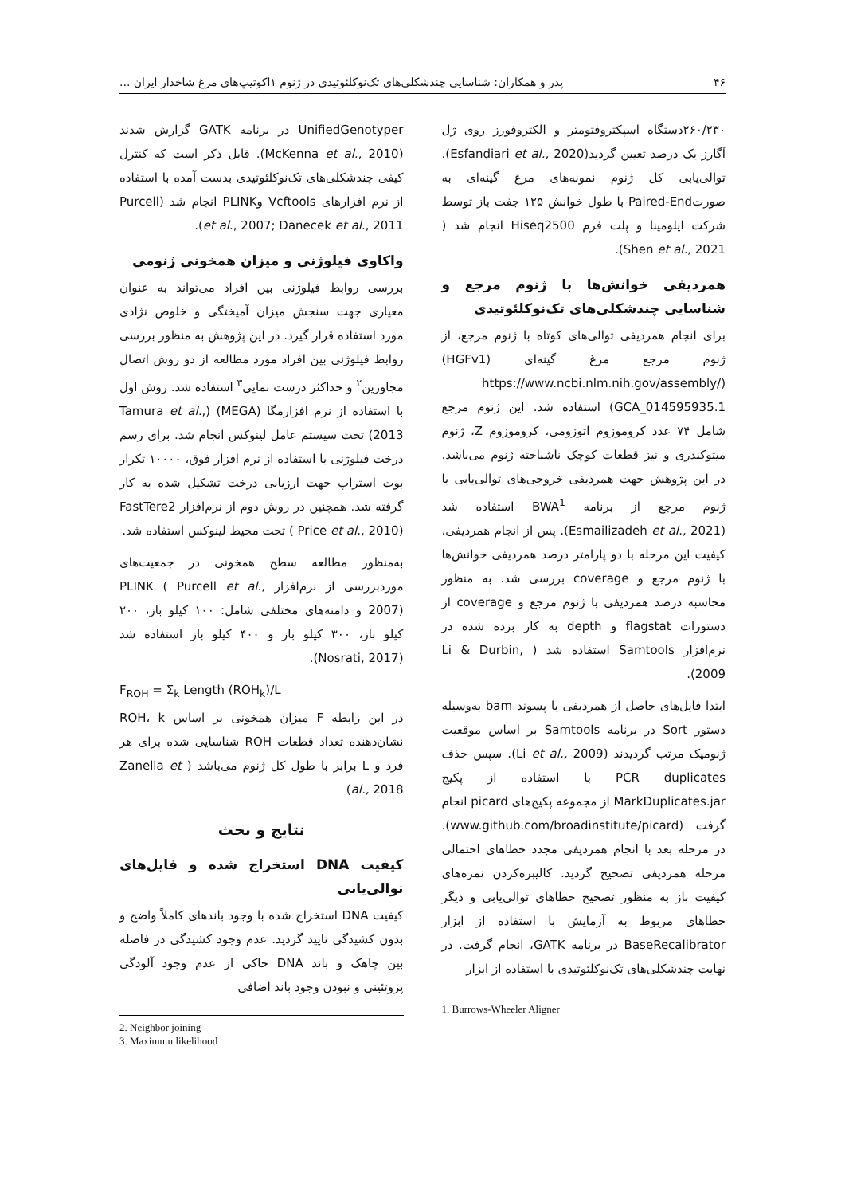۴۶ پدر و همکاران: شناسایی چندشکلی‌های تک‌نوکلئوتیدی در ژنوم ۱اکوتیپ‌های مرغ شاخدار ایران ...
۲۶۰/۲۳۰دستگاه اسپکتروفتومتر و الکتروفورز روی ژل آگارز یک درصد تعیین گردید(Esfandiari et al., 2020). توالی‌یابی کل ژنوم نمونه‌های مرغ گینه‌ای به صورتPaired-End با طول خوانش ۱۲۵ جفت باز توسط شرکت ایلومینا و پلت فرم Hiseq2500 انجام شد ( Shen et al., 2021).
همردیفی خوانش‌ها با ژنوم مرجع و شناسایی چندشکلی‌های تک‌نوکلئوتیدی
برای انجام همردیفی توالی‌های کوتاه با ژنوم مرجع، از ژنوم مرجع مرغ گینه‌ای (HGFv1) (https://www.ncbi.nlm.nih.gov/assembly/ GCA_014595935.1) استفاده شد. این ژنوم مرجع شامل ۷۴ عدد کروموزوم اتوزومی، کروموزوم Z، ژنوم میتوکندری و نیز قطعات کوچک ناشناخته ژنوم می‌باشد. در این پژوهش جهت همردیفی خروجی‌های توالی‌یابی با ژنوم مرجع از برنامه BWA<sup>1</sup> استفاده شد (Esmailizadeh et al., 2021). پس از انجام همردیفی، کیفیت این مرحله با دو پارامتر درصد همردیفی خوانش‌ها با ژنوم مرجع و coverage بررسی شد. به منظور محاسبه درصد همردیفی با ژنوم مرجع و coverage از دستورات flagstat و depth به کار برده شده در نرم‌افزار Samtools استفاده شد ( Li & Durbin, 2009).
ابتدا فایل‌های حاصل از همردیفی با پسوند bam به‌وسیله دستور Sort در برنامه Samtools بر اساس موقعیت ژنومیک مرتب گردیدند (Li et al., 2009). سپس حذف PCR duplicates با استفاده از پکیج MarkDuplicates.jar از مجموعه پکیج‌های picard انجام گرفت (www.github.com/broadinstitute/picard). در مرحله بعد با انجام همردیفی مجدد خطاهای احتمالی مرحله همردیفی تصحیح گردید. کالیبره‌کردن نمره‌های کیفیت باز به منظور تصحیح خطاهای توالی‌یابی و دیگر خطاهای مربوط به آزمایش با استفاده از ابزار BaseRecalibrator در برنامه GATK، انجام گرفت. در نهایت چندشکلی‌های تک‌نوکلئوتیدی با استفاده از ابزار
1. Burrows-Wheeler Aligner
UnifiedGenotyper در برنامه GATK گزارش شدند (McKenna et al., 2010). قابل ذکر است که کنترل کیفی چندشکلی‌های تک‌نوکلئوتیدی بدست آمده با استفاده از نرم افزارهای Vcftools وPLINK انجام شد (Purcell et al., 2007; Danecek et al., 2011).
واکاوی فیلوژنی و میزان همخونی ژنومی
بررسی روابط فیلوژنی بین افراد می‌تواند به عنوان معیاری جهت سنجش میزان آمیختگی و خلوص نژادی مورد استفاده قرار گیرد. در این پژوهش به منظور بررسی روابط فیلوژنی بین افراد مورد مطالعه از دو روش اتصال مجاورین<sup>۲</sup> و حداکثر درست نمایی<sup>۳</sup> استفاده شد. روش اول با استفاده از نرم افزارمگا (MEGA) (Tamura et al., 2013) تحت سیستم عامل لینوکس انجام شد. برای رسم درخت فیلوژنی با استفاده از نرم افزار فوق، ۱۰۰۰۰ تکرار بوت استراپ جهت ارزیابی درخت تشکیل شده به کار گرفته شد. همچنین در روش دوم از نرم‌افزار FastTere2 ( Price et al., 2010) تحت محیط لینوکس استفاده شد.
به‌منظور مطالعه سطح همخونی در جمعیت‌های موردبررسی از نرم‌افزار PLINK ( Purcell et al., 2007) و دامنه‌های مختلفی شامل: ۱۰۰ کیلو باز، ۲۰۰ کیلو باز، ۳۰۰ کیلو باز و ۴۰۰ کیلو باز استفاده شد (Nosrati, 2017).
F<sub>ROH</sub> = Σ<sub>k</sub> Length (ROH<sub>k</sub>)/L
در این رابطه F میزان همخونی بر اساس ROH، k نشان‌دهنده تعداد قطعات ROH شناسایی شده برای هر فرد و L برابر با طول کل ژنوم می‌باشد ( Zanella et al., 2018)
نتایج و بحث
کیفیت DNA استخراج شده و فایل‌های توالی‌یابی
کیفیت DNA استخراج شده با وجود باندهای کاملاً واضح و بدون کشیدگی تایید گردید. عدم وجود کشیدگی در فاصله بین چاهک و باند DNA حاکی از عدم وجود آلودگی پروتئینی و نبودن وجود باند اضافی
2. Neighbor joining
3. Maximum likelihood